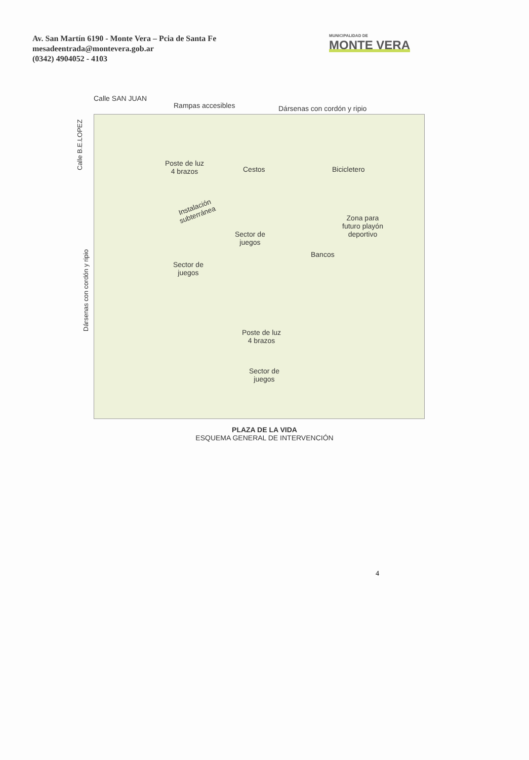Av. San Martín 6190 - Monte Vera – Pcia de Santa Fe
mesadeentrada@montevera.gob.ar
(0342) 4904052 - 4103
MUNICIPALIDAD DE
MONTE VERA
Calle SAN JUAN
Rampas accesibles Dársenas con cordón y ripio
Calle B.E.LOPEZ
Dársenas con cordón y ripio
Poste de luz
4 brazos
Cestos Bicicletero
Instalación
subterránea
Zona para
futuro playón
deportivo
Sector de
juegos
Bancos
Sector de
juegos
Poste de luz
4 brazos
Sector de
juegos
PLAZA DE LA VIDA
ESQUEMA GENERAL DE INTERVENCIÓN
4